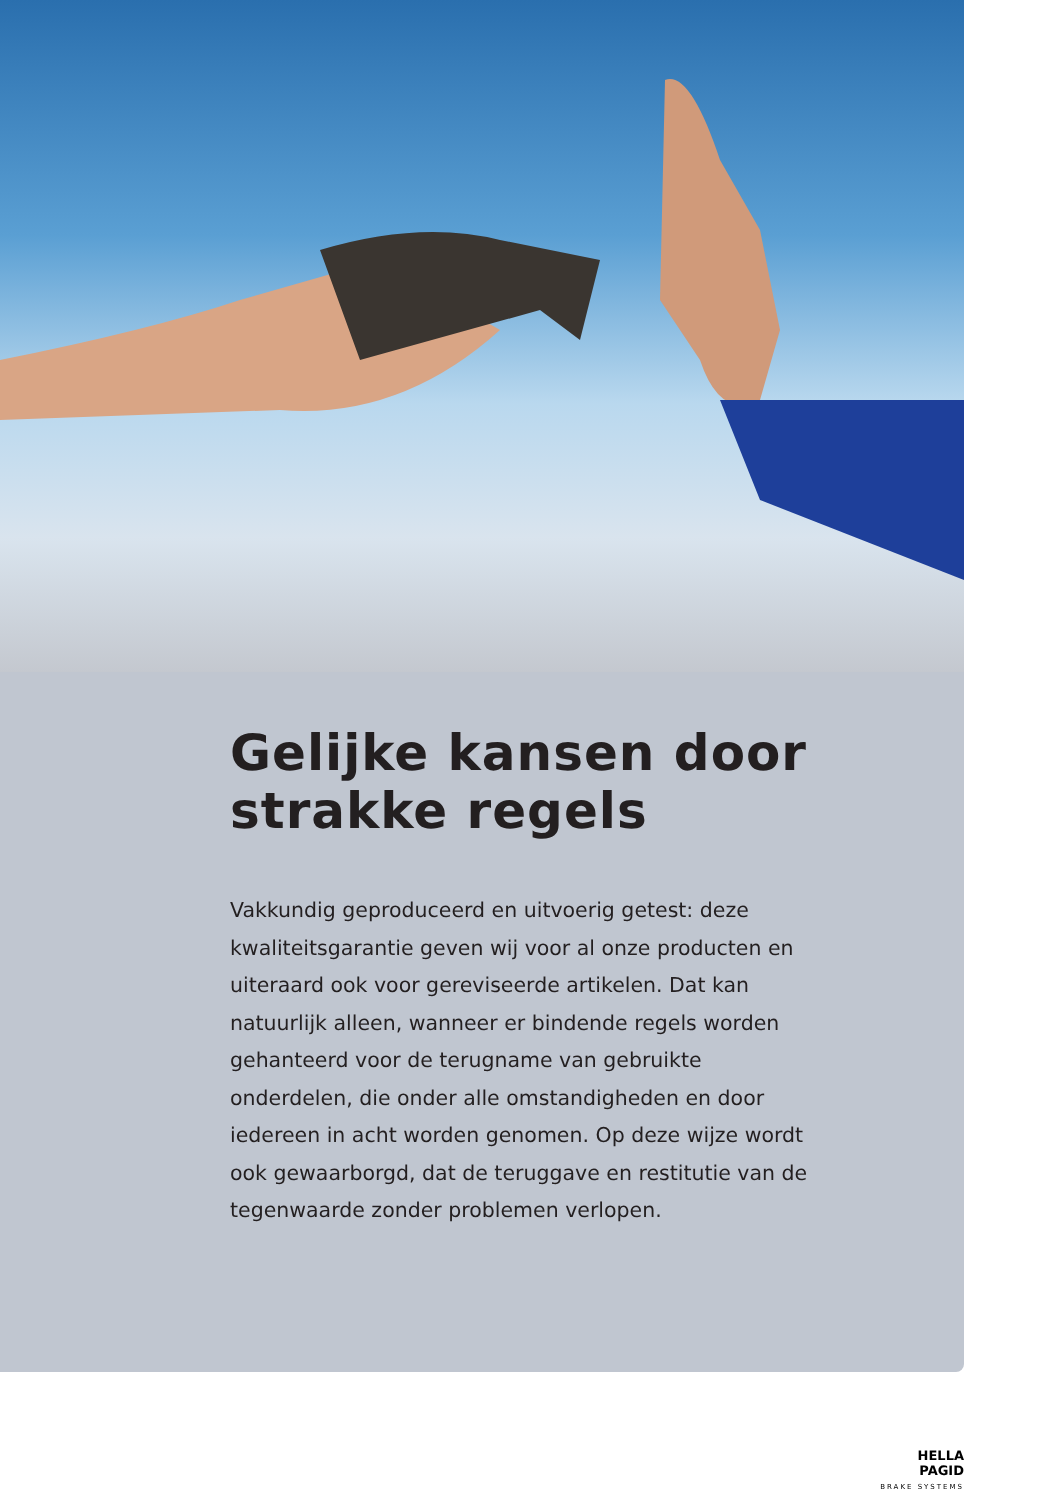Gelijke kansen door
strakke regels
Vakkundig geproduceerd en uitvoerig getest: deze kwaliteitsgarantie geven wij voor al onze producten en uiteraard ook voor gereviseerde artikelen. Dat kan natuurlijk alleen, wanneer er bindende regels worden gehanteerd voor de terugname van gebruikte onderdelen, die onder alle omstandigheden en door iedereen in acht worden genomen. Op deze wijze wordt ook gewaarborgd, dat de teruggave en restitutie van de tegenwaarde zonder problemen verlopen.
HELLA PAGID
BRAKE SYSTEMS